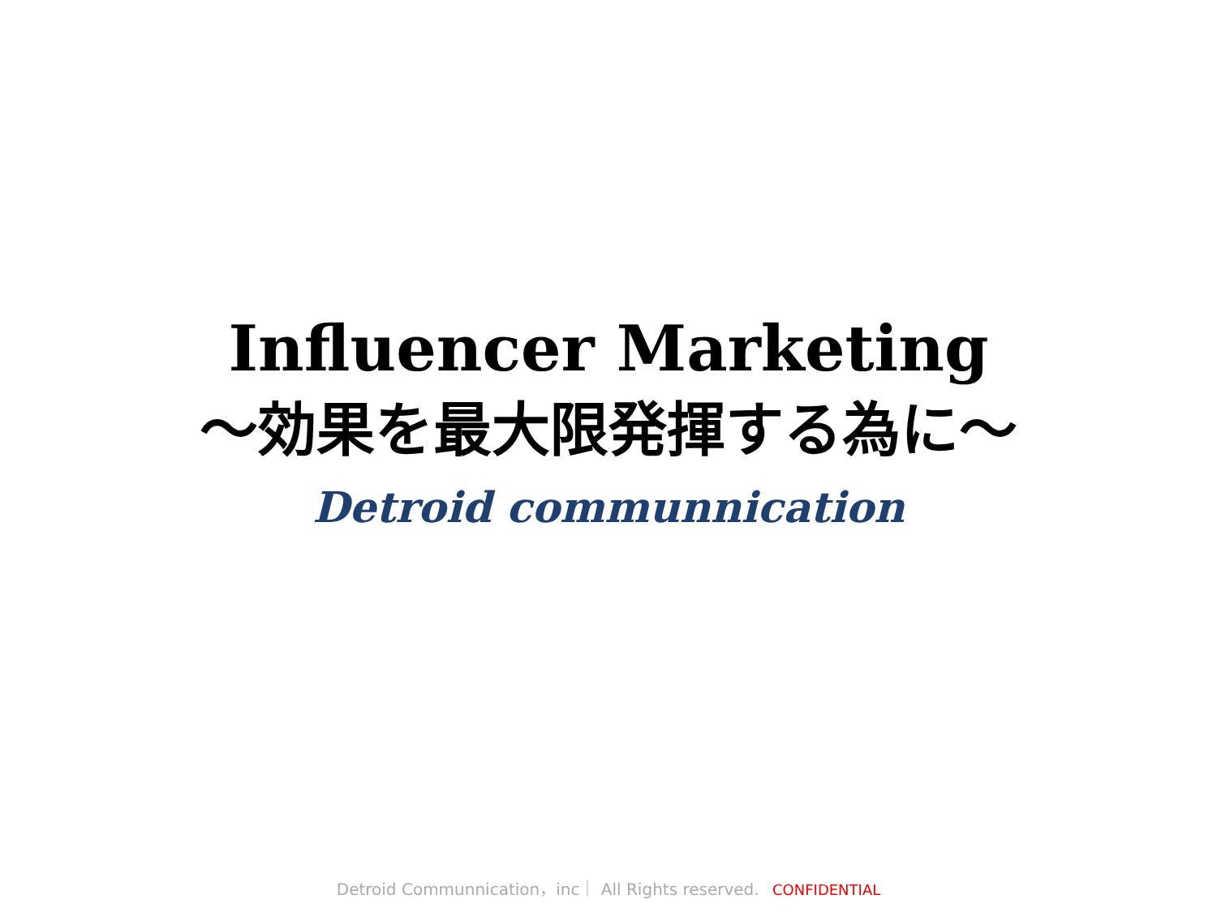Influencer Marketing
～効果を最大限発揮する為に～
Detroid communnication
Detroid Communnication，inc｜ All Rights reserved. CONFIDENTIAL